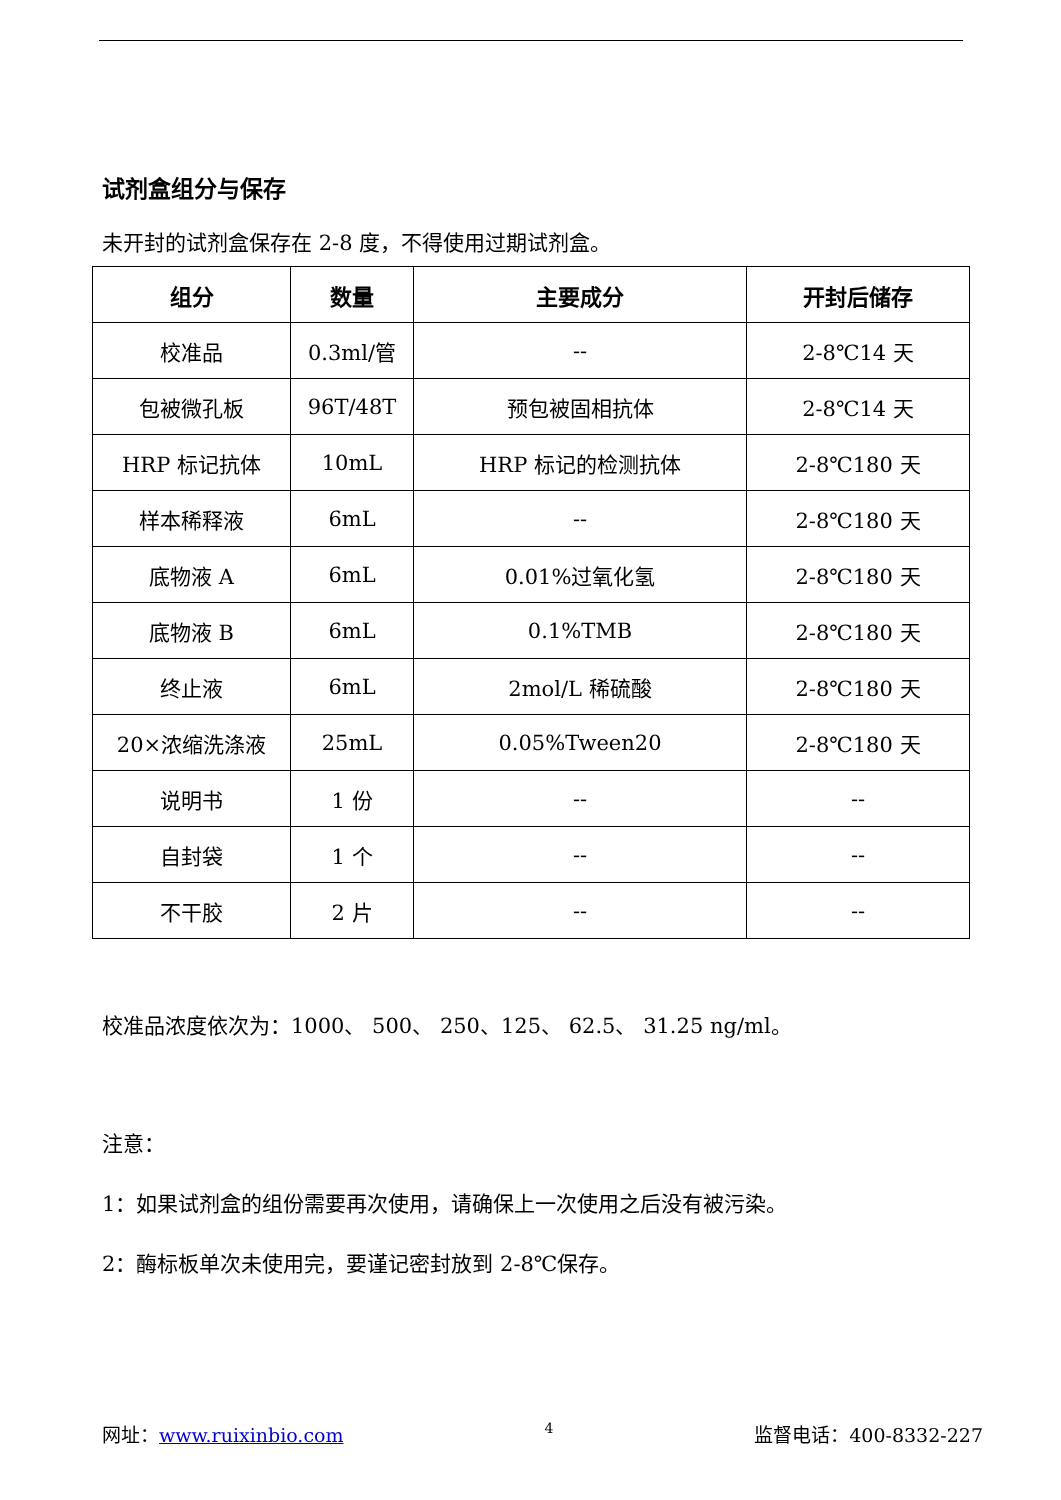试剂盒组分与保存
未开封的试剂盒保存在 2-8 度，不得使用过期试剂盒。
| 组分 | 数量 | 主要成分 | 开封后储存 |
| --- | --- | --- | --- |
| 校准品 | 0.3ml/管 | -- | 2-8℃14 天 |
| 包被微孔板 | 96T/48T | 预包被固相抗体 | 2-8℃14 天 |
| HRP 标记抗体 | 10mL | HRP 标记的检测抗体 | 2-8℃180 天 |
| 样本稀释液 | 6mL | -- | 2-8℃180 天 |
| 底物液 A | 6mL | 0.01%过氧化氢 | 2-8℃180 天 |
| 底物液 B | 6mL | 0.1%TMB | 2-8℃180 天 |
| 终止液 | 6mL | 2mol/L 稀硫酸 | 2-8℃180 天 |
| 20×浓缩洗涤液 | 25mL | 0.05%Tween20 | 2-8℃180 天 |
| 说明书 | 1 份 | -- | -- |
| 自封袋 | 1 个 | -- | -- |
| 不干胶 | 2 片 | -- | -- |
校准品浓度依次为：1000、 500、 250、125、 62.5、 31.25 ng/ml。
注意：
1：如果试剂盒的组份需要再次使用，请确保上一次使用之后没有被污染。
2：酶标板单次未使用完，要谨记密封放到 2-8℃保存。
网址：www.ruixinbio.com 4 监督电话：400-8332-227